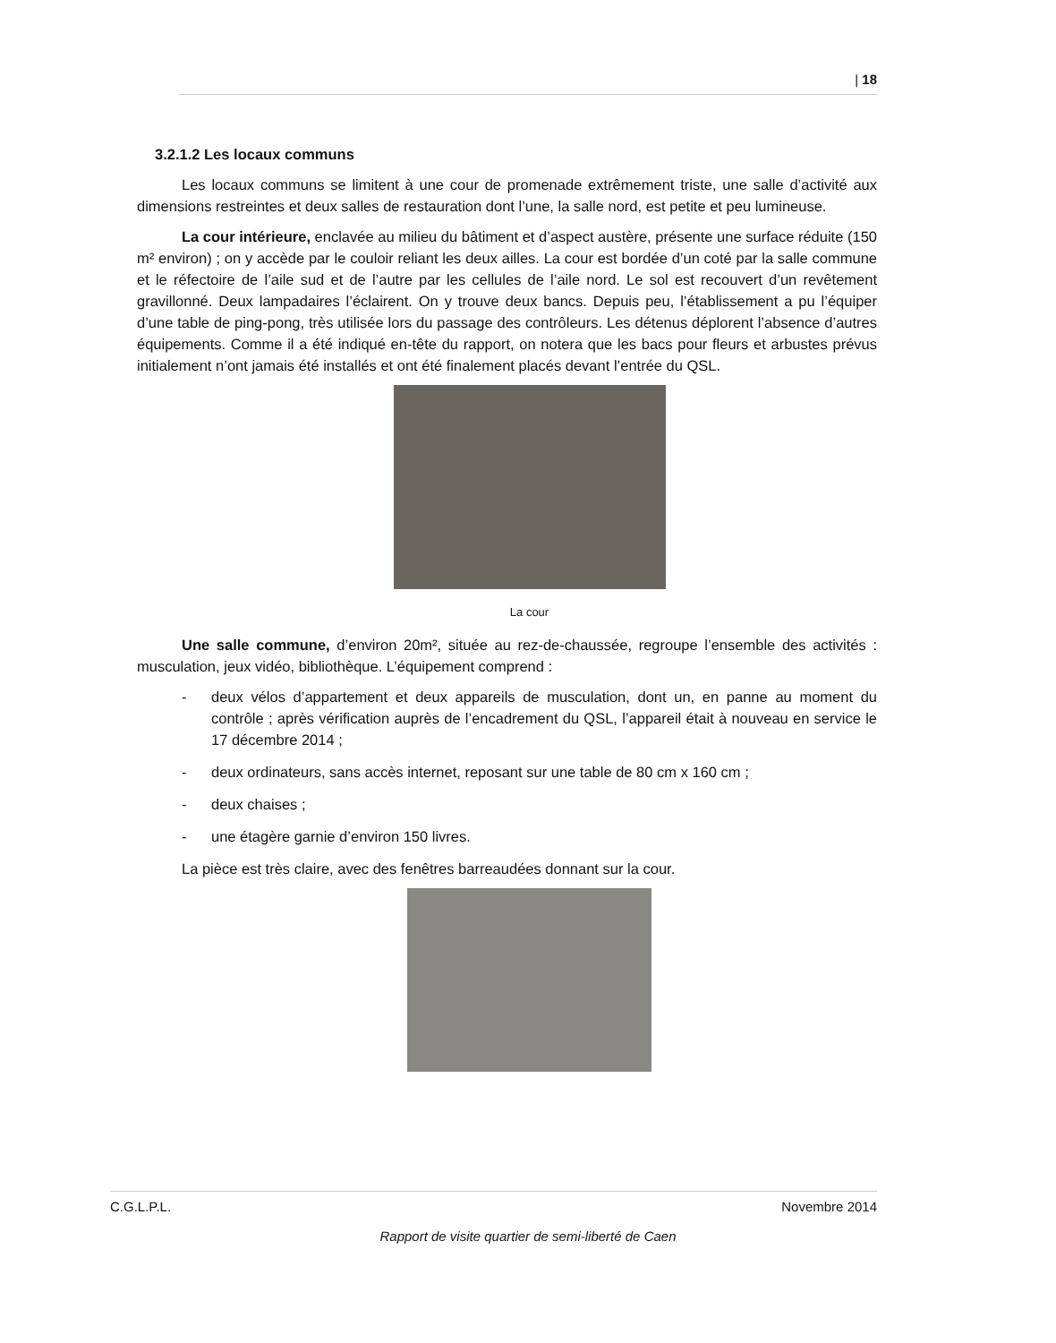| 18
3.2.1.2 Les locaux communs
Les locaux communs se limitent à une cour de promenade extrêmement triste, une salle d’activité aux dimensions restreintes et deux salles de restauration dont l’une, la salle nord, est petite et peu lumineuse.
La cour intérieure, enclavée au milieu du bâtiment et d’aspect austère, présente une surface réduite (150 m² environ) ; on y accède par le couloir reliant les deux ailles. La cour est bordée d’un coté par la salle commune et le réfectoire de l’aile sud et de l’autre par les cellules de l’aile nord. Le sol est recouvert d’un revêtement gravillonné. Deux lampadaires l’éclairent. On y trouve deux bancs. Depuis peu, l’établissement a pu l’équiper d’une table de ping-pong, très utilisée lors du passage des contrôleurs. Les détenus déplorent l’absence d’autres équipements. Comme il a été indiqué en-tête du rapport, on notera que les bacs pour fleurs et arbustes prévus initialement n’ont jamais été installés et ont été finalement placés devant l’entrée du QSL.
La cour
Une salle commune, d’environ 20m², située au rez-de-chaussée, regroupe l’ensemble des activités : musculation, jeux vidéo, bibliothèque. L’équipement comprend :
- deux vélos d’appartement et deux appareils de musculation, dont un, en panne au moment du contrôle ; après vérification auprès de l’encadrement du QSL, l’appareil était à nouveau en service le 17 décembre 2014 ;
- deux ordinateurs, sans accès internet, reposant sur une table de 80 cm x 160 cm ;
- deux chaises ;
- une étagère garnie d’environ 150 livres.
La pièce est très claire, avec des fenêtres barreaudées donnant sur la cour.
C.G.L.P.L. Novembre 2014
Rapport de visite quartier de semi-liberté de Caen